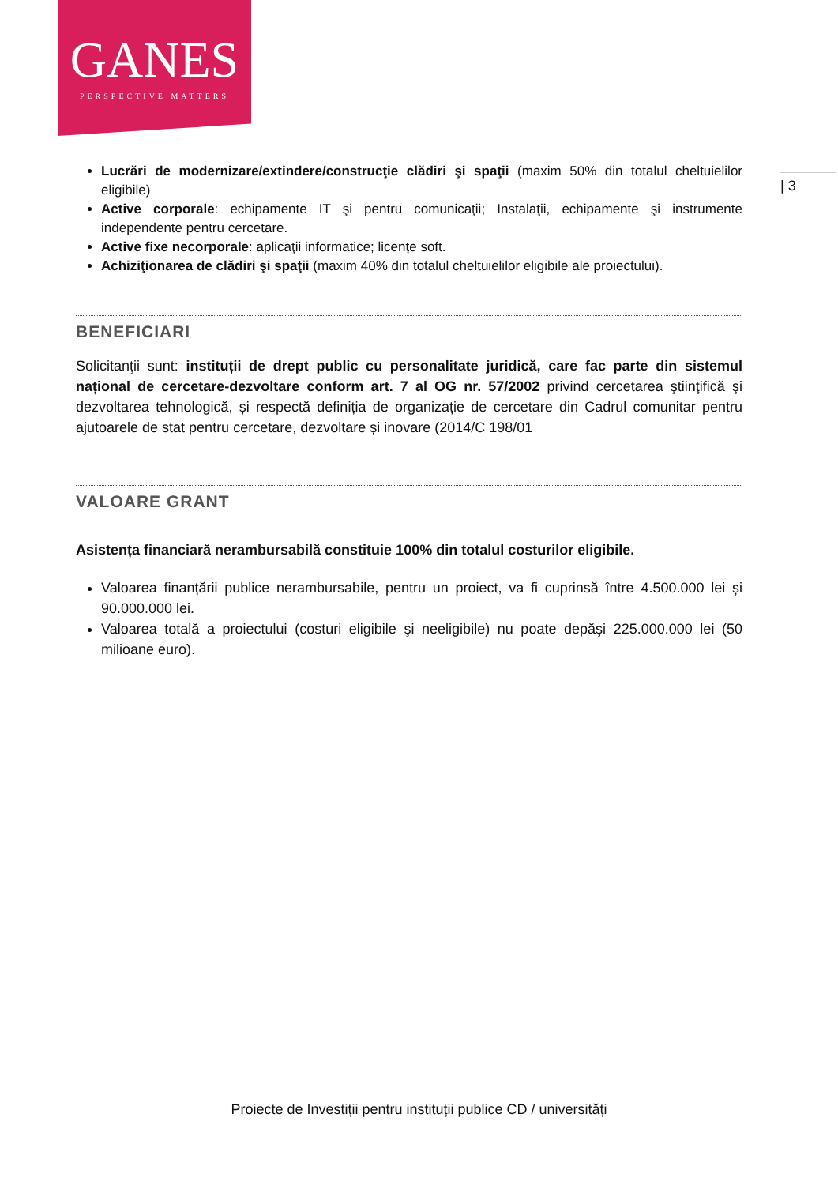GANES
PERSPECTIVE MATTERS
| 3
Lucrări de modernizare/extindere/construcţie clădiri şi spaţii (maxim 50% din totalul cheltuielilor eligibile)
Active corporale: echipamente IT şi pentru comunicaţii; Instalaţii, echipamente şi instrumente independente pentru cercetare.
Active fixe necorporale: aplicaţii informatice; licențe soft.
Achiziţionarea de clădiri şi spaţii (maxim 40% din totalul cheltuielilor eligibile ale proiectului).
BENEFICIARI
Solicitanţii sunt: instituții de drept public cu personalitate juridică, care fac parte din sistemul național de cercetare-dezvoltare conform art. 7 al OG nr. 57/2002 privind cercetarea ştiinţifică şi dezvoltarea tehnologică, și respectă definiția de organizație de cercetare din Cadrul comunitar pentru ajutoarele de stat pentru cercetare, dezvoltare și inovare (2014/C 198/01
VALOARE GRANT
Asistența financiară nerambursabilă constituie 100% din totalul costurilor eligibile.
Valoarea finanțării publice nerambursabile, pentru un proiect, va fi cuprinsă între 4.500.000 lei și 90.000.000 lei.
Valoarea totală a proiectului (costuri eligibile şi neeligibile) nu poate depăşi 225.000.000 lei (50 milioane euro).
Proiecte de Investiții pentru instituții publice CD / universități